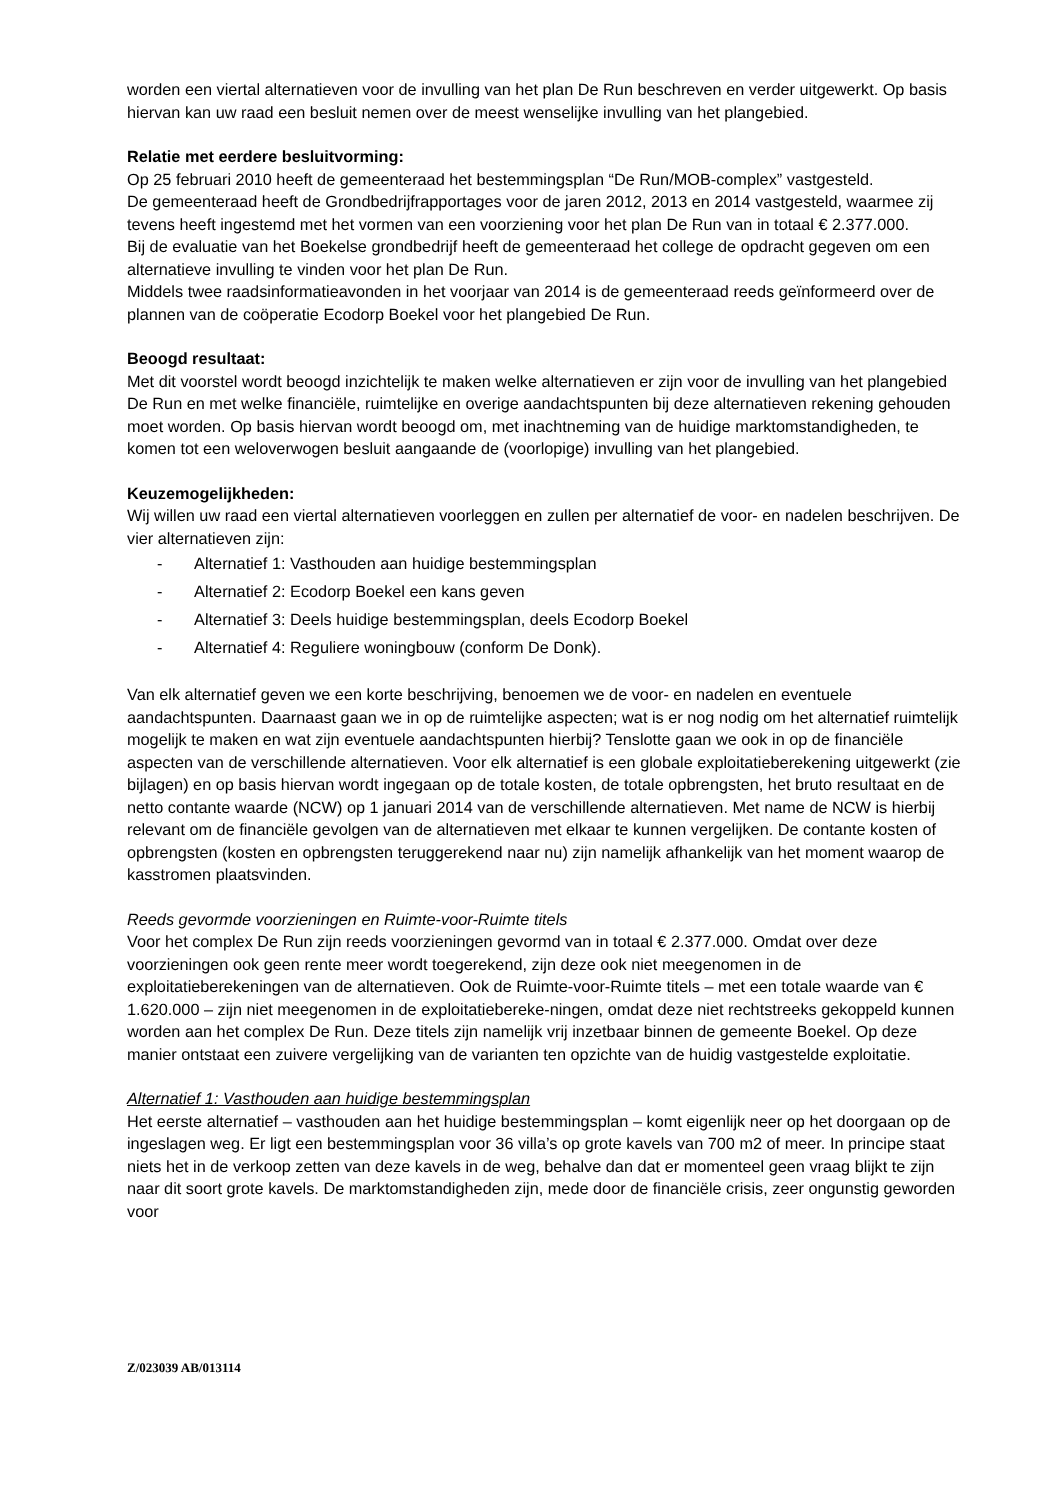worden een viertal alternatieven voor de invulling van het plan De Run beschreven en verder uitgewerkt. Op basis hiervan kan uw raad een besluit nemen over de meest wenselijke invulling van het plangebied.
Relatie met eerdere besluitvorming:
Op 25 februari 2010 heeft de gemeenteraad het bestemmingsplan “De Run/MOB-complex” vastgesteld.
De gemeenteraad heeft de Grondbedrijfrapportages voor de jaren 2012, 2013 en 2014 vastgesteld, waarmee zij tevens heeft ingestemd met het vormen van een voorziening voor het plan De Run van in totaal € 2.377.000.
Bij de evaluatie van het Boekelse grondbedrijf heeft de gemeenteraad het college de opdracht gegeven om een alternatieve invulling te vinden voor het plan De Run.
Middels twee raadsinformatieavonden in het voorjaar van 2014 is de gemeenteraad reeds geïnformeerd over de plannen van de coöperatie Ecodorp Boekel voor het plangebied De Run.
Beoogd resultaat:
Met dit voorstel wordt beoogd inzichtelijk te maken welke alternatieven er zijn voor de invulling van het plangebied De Run en met welke financiële, ruimtelijke en overige aandachtspunten bij deze alternatieven rekening gehouden moet worden. Op basis hiervan wordt beoogd om, met inachtneming van de huidige marktomstandigheden, te komen tot een weloverwogen besluit aangaande de (voorlopige) invulling van het plangebied.
Keuzemogelijkheden:
Wij willen uw raad een viertal alternatieven voorleggen en zullen per alternatief de voor- en nadelen beschrijven. De vier alternatieven zijn:
- Alternatief 1: Vasthouden aan huidige bestemmingsplan
- Alternatief 2: Ecodorp Boekel een kans geven
- Alternatief 3: Deels huidige bestemmingsplan, deels Ecodorp Boekel
- Alternatief 4: Reguliere woningbouw (conform De Donk).
Van elk alternatief geven we een korte beschrijving, benoemen we de voor- en nadelen en eventuele aandachtspunten. Daarnaast gaan we in op de ruimtelijke aspecten; wat is er nog nodig om het alternatief ruimtelijk mogelijk te maken en wat zijn eventuele aandachtspunten hierbij? Tenslotte gaan we ook in op de financiële aspecten van de verschillende alternatieven. Voor elk alternatief is een globale exploitatieberekening uitgewerkt (zie bijlagen) en op basis hiervan wordt ingegaan op de totale kosten, de totale opbrengsten, het bruto resultaat en de netto contante waarde (NCW) op 1 januari 2014 van de verschillende alternatieven. Met name de NCW is hierbij relevant om de financiële gevolgen van de alternatieven met elkaar te kunnen vergelijken. De contante kosten of opbrengsten (kosten en opbrengsten teruggerekend naar nu) zijn namelijk afhankelijk van het moment waarop de kasstromen plaatsvinden.
Reeds gevormde voorzieningen en Ruimte-voor-Ruimte titels
Voor het complex De Run zijn reeds voorzieningen gevormd van in totaal € 2.377.000. Omdat over deze voorzieningen ook geen rente meer wordt toegerekend, zijn deze ook niet meegenomen in de exploitatieberekeningen van de alternatieven. Ook de Ruimte-voor-Ruimte titels – met een totale waarde van € 1.620.000 – zijn niet meegenomen in de exploitatiebereke-ningen, omdat deze niet rechtstreeks gekoppeld kunnen worden aan het complex De Run. Deze titels zijn namelijk vrij inzetbaar binnen de gemeente Boekel. Op deze manier ontstaat een zuivere vergelijking van de varianten ten opzichte van de huidig vastgestelde exploitatie.
Alternatief 1: Vasthouden aan huidige bestemmingsplan
Het eerste alternatief – vasthouden aan het huidige bestemmingsplan – komt eigenlijk neer op het doorgaan op de ingeslagen weg. Er ligt een bestemmingsplan voor 36 villa’s op grote kavels van 700 m2 of meer. In principe staat niets het in de verkoop zetten van deze kavels in de weg, behalve dan dat er momenteel geen vraag blijkt te zijn naar dit soort grote kavels. De marktomstandigheden zijn, mede door de financiële crisis, zeer ongunstig geworden voor
Z/023039 AB/013114